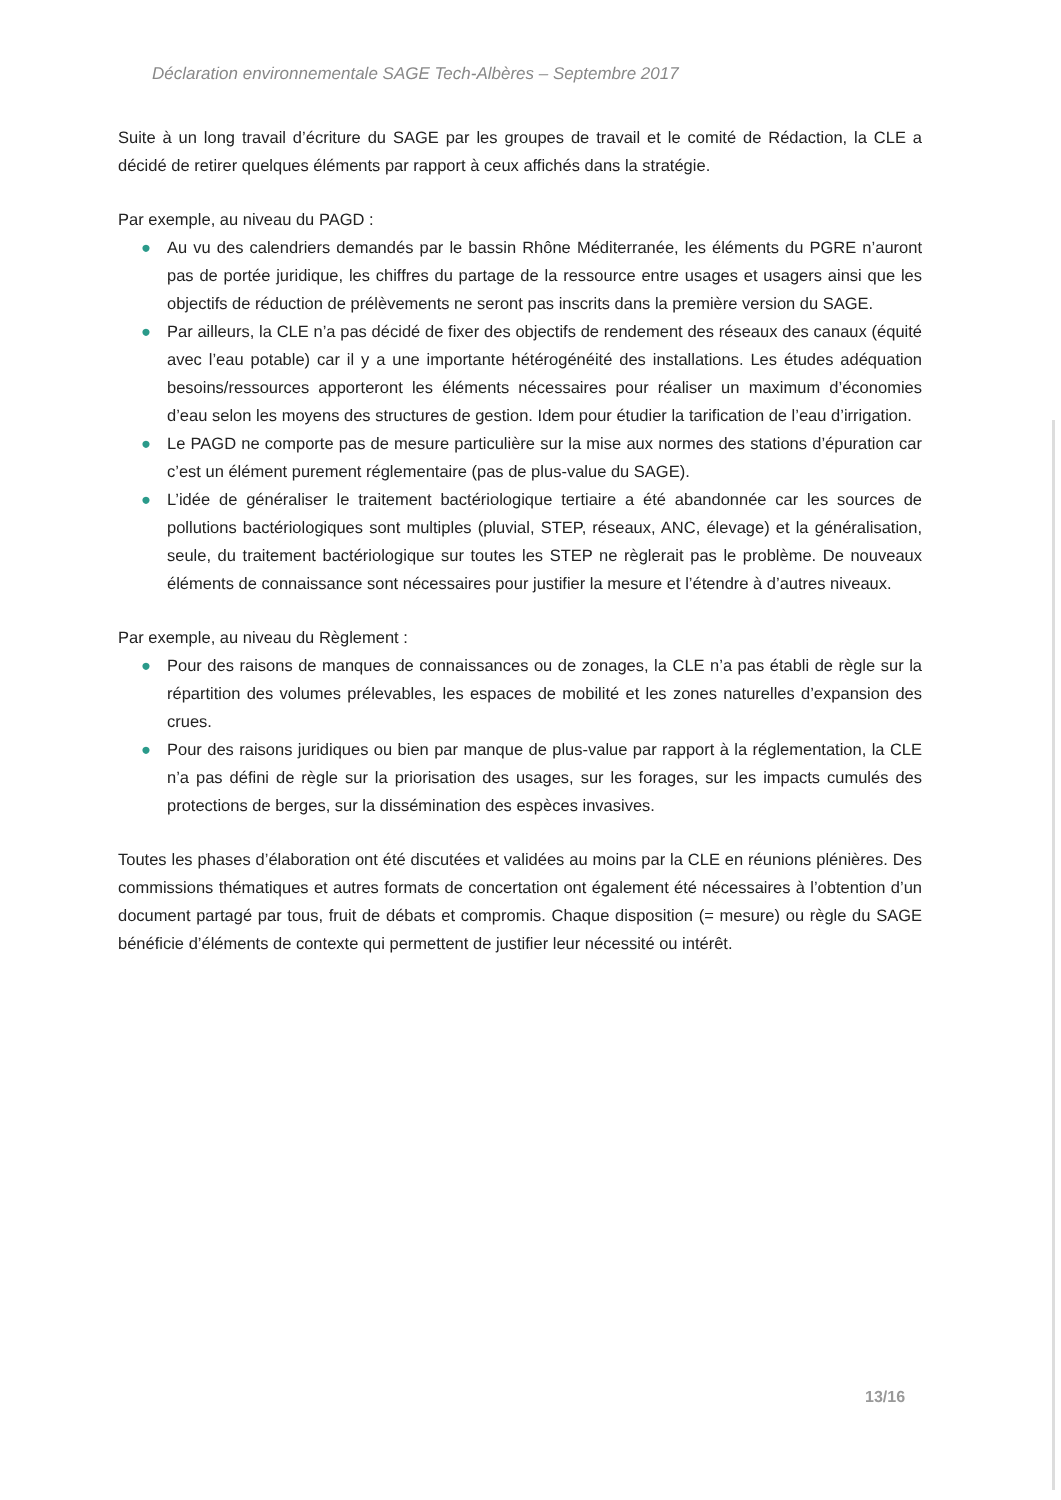Déclaration environnementale SAGE Tech-Albères – Septembre 2017
Suite à un long travail d’écriture du SAGE par les groupes de travail et le comité de Rédaction, la CLE a décidé de retirer quelques éléments par rapport à ceux affichés dans la stratégie.
Par exemple, au niveau du PAGD :
● Au vu des calendriers demandés par le bassin Rhône Méditerranée, les éléments du PGRE n’auront pas de portée juridique, les chiffres du partage de la ressource entre usages et usagers ainsi que les objectifs de réduction de prélèvements ne seront pas inscrits dans la première version du SAGE.
● Par ailleurs, la CLE n’a pas décidé de fixer des objectifs de rendement des réseaux des canaux (équité avec l’eau potable) car il y a une importante hétérogénéité des installations. Les études adéquation besoins/ressources apporteront les éléments nécessaires pour réaliser un maximum d’économies d’eau selon les moyens des structures de gestion. Idem pour étudier la tarification de l’eau d’irrigation.
● Le PAGD ne comporte pas de mesure particulière sur la mise aux normes des stations d’épuration car c’est un élément purement réglementaire (pas de plus-value du SAGE).
● L’idée de généraliser le traitement bactériologique tertiaire a été abandonnée car les sources de pollutions bactériologiques sont multiples (pluvial, STEP, réseaux, ANC, élevage) et la généralisation, seule, du traitement bactériologique sur toutes les STEP ne règlerait pas le problème. De nouveaux éléments de connaissance sont nécessaires pour justifier la mesure et l’étendre à d’autres niveaux.
Par exemple, au niveau du Règlement :
● Pour des raisons de manques de connaissances ou de zonages, la CLE n’a pas établi de règle sur la répartition des volumes prélevables, les espaces de mobilité et les zones naturelles d’expansion des crues.
● Pour des raisons juridiques ou bien par manque de plus-value par rapport à la réglementation, la CLE n’a pas défini de règle sur la priorisation des usages, sur les forages, sur les impacts cumulés des protections de berges, sur la dissémination des espèces invasives.
Toutes les phases d’élaboration ont été discutées et validées au moins par la CLE en réunions plénières. Des commissions thématiques et autres formats de concertation ont également été nécessaires à l’obtention d’un document partagé par tous, fruit de débats et compromis. Chaque disposition (= mesure) ou règle du SAGE bénéficie d’éléments de contexte qui permettent de justifier leur nécessité ou intérêt.
13/16